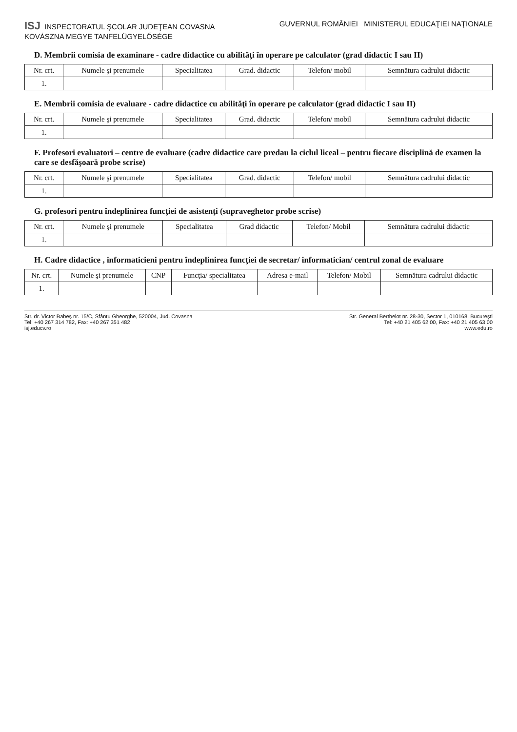ISJ INSPECTORATUL ŞCOLAR JUDEŢEAN COVASNA
KOVÁSZNA MEGYE TANFELÜGYELŐSÉGE
GUVERNUL ROMÂNIEI MINISTERUL EDUCAŢIEI NAŢIONALE
D. Membrii comisia de examinare - cadre didactice cu abilităţi în operare pe calculator (grad didactic I sau II)
| Nr. crt. | Numele şi prenumele | Specialitatea | Grad. didactic | Telefon/ mobil | Semnătura cadrului didactic |
| --- | --- | --- | --- | --- | --- |
| 1. | | | | | |
E. Membrii comisia de evaluare - cadre didactice cu abilităţi în operare pe calculator (grad didactic I sau II)
| Nr. crt. | Numele şi prenumele | Specialitatea | Grad. didactic | Telefon/ mobil | Semnătura cadrului didactic |
| --- | --- | --- | --- | --- | --- |
| 1. | | | | | |
F. Profesori evaluatori – centre de evaluare (cadre didactice care predau la ciclul liceal – pentru fiecare disciplină de examen la care se desfăşoară probe scrise)
| Nr. crt. | Numele şi prenumele | Specialitatea | Grad. didactic | Telefon/ mobil | Semnătura cadrului didactic |
| --- | --- | --- | --- | --- | --- |
| 1. | | | | | |
G. profesori pentru îndeplinirea funcţiei de asistenţi (supraveghetor probe scrise)
| Nr. crt. | Numele şi prenumele | Specialitatea | Grad didactic | Telefon/ Mobil | Semnătura cadrului didactic |
| --- | --- | --- | --- | --- | --- |
| 1. | | | | | |
H. Cadre didactice , informaticieni pentru îndeplinirea funcţiei de secretar/ informatician/ centrul zonal de evaluare
| Nr. crt. | Numele şi prenumele | CNP | Funcţia/ specialitatea | Adresa e-mail | Telefon/ Mobil | Semnătura cadrului didactic |
| --- | --- | --- | --- | --- | --- | --- |
| 1. | | | | | | |
Str. dr. Victor Babeş nr. 15/C, Sfântu Gheorghe, 520004, Jud. Covasna
Tel: +40 267 314 782, Fax: +40 267 351 482
isj.educv.ro
Str. General Berthelot nr. 28-30, Sector 1, 010168, Bucureşti
Tel: +40 21 405 62 00, Fax: +40 21 405 63 00
www.edu.ro